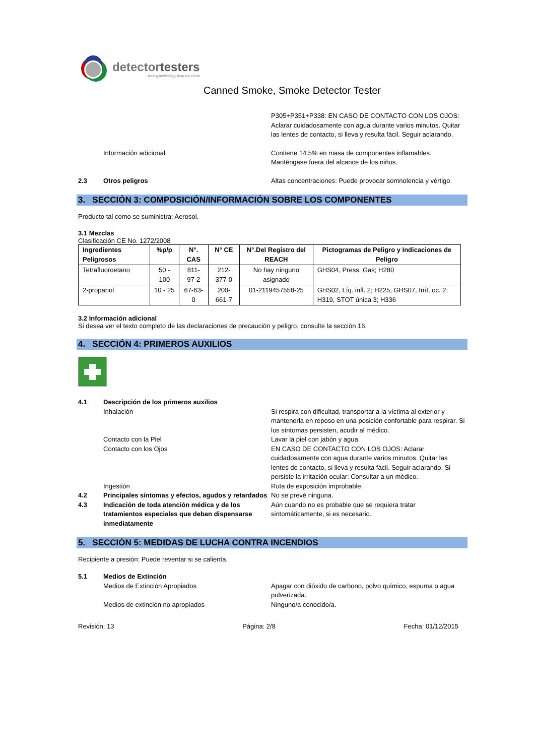detectortesters
testing technology from No Climb
Canned Smoke, Smoke Detector Tester
P305+P351+P338: EN CASO DE CONTACTO CON LOS OJOS: Aclarar cuidadosamente con agua durante varios minutos. Quitar las lentes de contacto, si lleva y resulta fácil. Seguir aclarando.
Información adicional Contiene 14.5% en masa de componentes inflamables. Manténgase fuera del alcance de los niños.
2.3 Otros peligros Altas concentraciones: Puede provocar somnolencia y vértigo.
3. SECCIÓN 3: COMPOSICIÓN/INFORMACIÓN SOBRE LOS COMPONENTES
Producto tal como se suministra: Aerosol.
3.1 Mezclas
Clasificación CE No. 1272/2008
| Ingredientes Peligrosos | %p/p | N°. CAS | N° CE | N°.Del Registro del REACH | Pictogramas de Peligro y Indicaciones de Peligro |
| --- | --- | --- | --- | --- | --- |
| Tetrafluoroetano | 50 - 100 | 811-97-2 | 212-377-0 | No hay ninguno asignado | GHS04, Press. Gas; H280 |
| 2-propanol | 10 - 25 | 67-63-0 | 200-661-7 | 01-2119457558-25 | GHS02, Líq. infl. 2; H225, GHS07, Irrit. oc. 2; H319, STOT única 3; H336 |
3.2 Información adicional
Si desea ver el texto completo de las declaraciones de precaución y peligro, consulte la sección 16.
4. SECCIÓN 4: PRIMEROS AUXILIOS
4.1 Descripción de los primeros auxilios
Inhalación Si respira con dificultad, transportar a la víctima al exterior y mantenerla en reposo en una posición confortable para respirar. Si los síntomas persisten, acudir al médico.
Contacto con la Piel Lavar la piel con jabón y agua.
Contacto con los Ojos EN CASO DE CONTACTO CON LOS OJOS: Aclarar cuidadosamente con agua durante varios minutos. Quitar las lentes de contacto, si lleva y resulta fácil. Seguir aclarando. Si persiste la irritación ocular: Consultar a un médico.
Ingestión Ruta de exposición improbable.
4.2 Principales síntomas y efectos, agudos y retardados
No se prevé ninguna.
4.3 Indicación de toda atención médica y de los tratamientos especiales que deban dispensarse inmediatamente
Aún cuando no es probable que se requiera tratar sintomáticamente, si es necesario.
5. SECCIÓN 5: MEDIDAS DE LUCHA CONTRA INCENDIOS
Recipiente a presión: Puede reventar si se calienta.
5.1 Medios de Extinción
Medios de Extinción Apropiados Apagar con dióxido de carbono, polvo químico, espuma o agua pulverizada.
Medios de extinción no apropiados Ninguno/a conocido/a.
Revisión: 13 Página: 2/8 Fecha: 01/12/2015